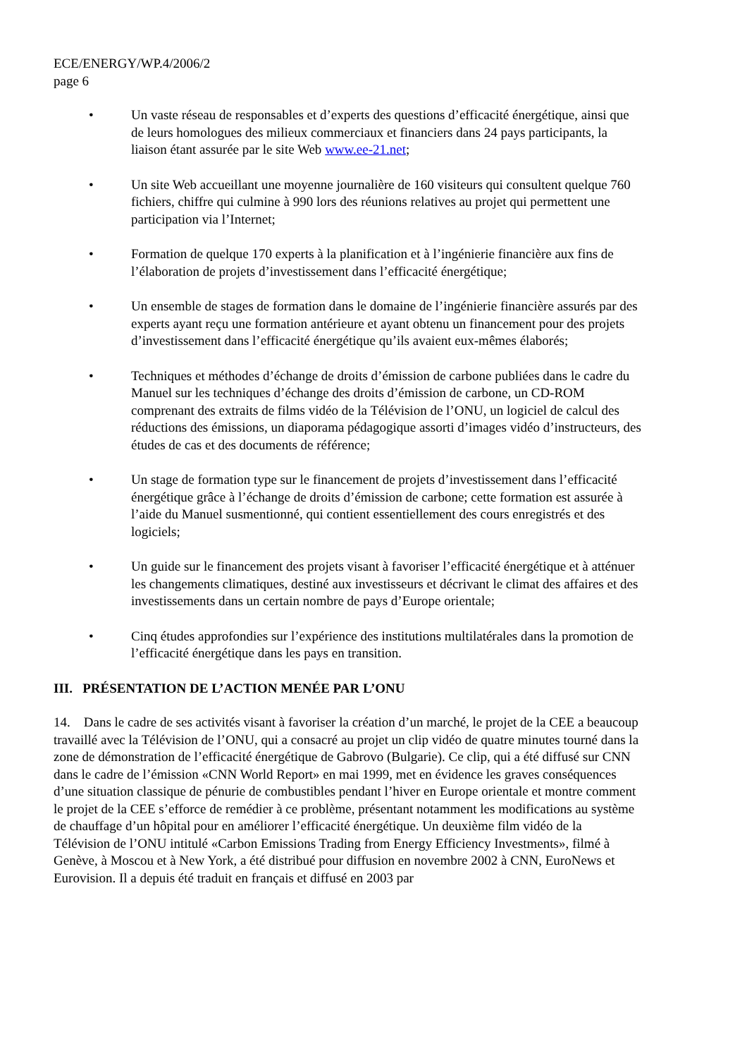ECE/ENERGY/WP.4/2006/2
page 6
• Un vaste réseau de responsables et d’experts des questions d’efficacité énergétique, ainsi que de leurs homologues des milieux commerciaux et financiers dans 24 pays participants, la liaison étant assurée par le site Web www.ee-21.net;
• Un site Web accueillant une moyenne journalière de 160 visiteurs qui consultent quelque 760 fichiers, chiffre qui culmine à 990 lors des réunions relatives au projet qui permettent une participation via l’Internet;
• Formation de quelque 170 experts à la planification et à l’ingénierie financière aux fins de l’élaboration de projets d’investissement dans l’efficacité énergétique;
• Un ensemble de stages de formation dans le domaine de l’ingénierie financière assurés par des experts ayant reçu une formation antérieure et ayant obtenu un financement pour des projets d’investissement dans l’efficacité énergétique qu’ils avaient eux-mêmes élaborés;
• Techniques et méthodes d’échange de droits d’émission de carbone publiées dans le cadre du Manuel sur les techniques d’échange des droits d’émission de carbone, un CD-ROM comprenant des extraits de films vidéo de la Télévision de l’ONU, un logiciel de calcul des réductions des émissions, un diaporama pédagogique assorti d’images vidéo d’instructeurs, des études de cas et des documents de référence;
• Un stage de formation type sur le financement de projets d’investissement dans l’efficacité énergétique grâce à l’échange de droits d’émission de carbone; cette formation est assurée à l’aide du Manuel susmentionné, qui contient essentiellement des cours enregistrés et des logiciels;
• Un guide sur le financement des projets visant à favoriser l’efficacité énergétique et à atténuer les changements climatiques, destiné aux investisseurs et décrivant le climat des affaires et des investissements dans un certain nombre de pays d’Europe orientale;
• Cinq études approfondies sur l’expérience des institutions multilatérales dans la promotion de l’efficacité énergétique dans les pays en transition.
III. PRÉSENTATION DE L’ACTION MENÉE PAR L’ONU
14. Dans le cadre de ses activités visant à favoriser la création d’un marché, le projet de la CEE a beaucoup travaillé avec la Télévision de l’ONU, qui a consacré au projet un clip vidéo de quatre minutes tourné dans la zone de démonstration de l’efficacité énergétique de Gabrovo (Bulgarie). Ce clip, qui a été diffusé sur CNN dans le cadre de l’émission «CNN World Report» en mai 1999, met en évidence les graves conséquences d’une situation classique de pénurie de combustibles pendant l’hiver en Europe orientale et montre comment le projet de la CEE s’efforce de remédier à ce problème, présentant notamment les modifications au système de chauffage d’un hôpital pour en améliorer l’efficacité énergétique. Un deuxième film vidéo de la Télévision de l’ONU intitulé «Carbon Emissions Trading from Energy Efficiency Investments», filmé à Genève, à Moscou et à New York, a été distribué pour diffusion en novembre 2002 à CNN, EuroNews et Eurovision. Il a depuis été traduit en français et diffusé en 2003 par